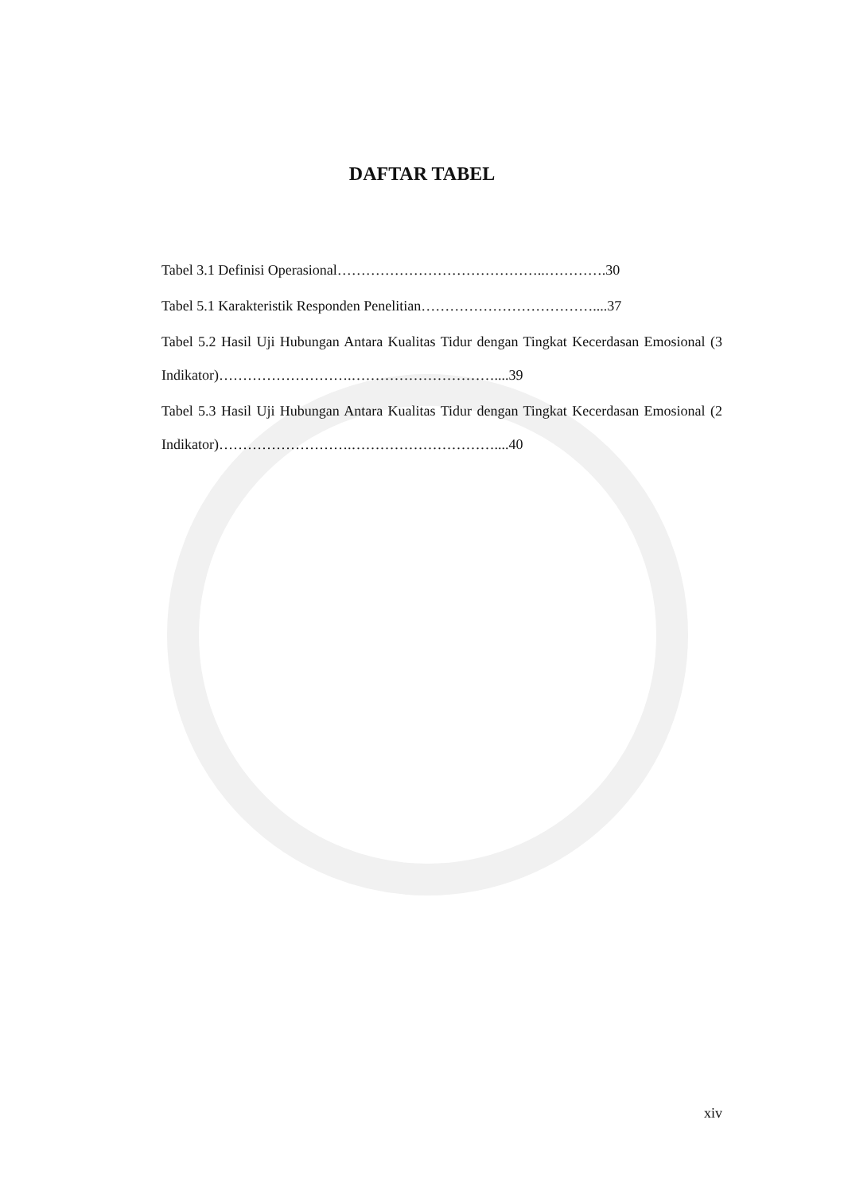DAFTAR TABEL
Tabel 3.1 Definisi Operasional……………………………………..………….30
Tabel 5.1 Karakteristik Responden Penelitian………………………………....37
Tabel 5.2 Hasil Uji Hubungan Antara Kualitas Tidur dengan Tingkat Kecerdasan Emosional (3 Indikator)……………………….…………………………....39
Tabel 5.3 Hasil Uji Hubungan Antara Kualitas Tidur dengan Tingkat Kecerdasan Emosional (2 Indikator)……………………….…………………………....40
xiv